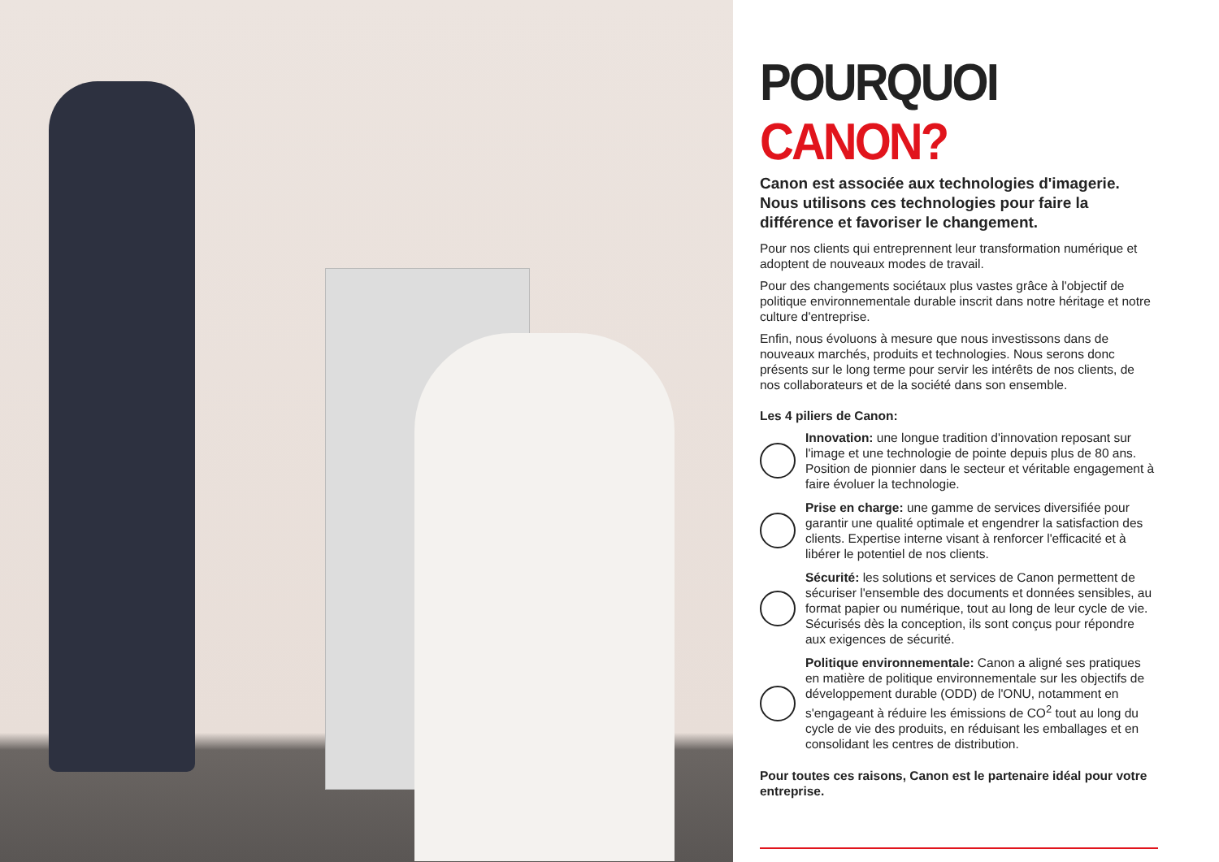POURQUOI CANON?
Canon est associée aux technologies d'imagerie. Nous utilisons ces technologies pour faire la différence et favoriser le changement.
Pour nos clients qui entreprennent leur transformation numérique et adoptent de nouveaux modes de travail.
Pour des changements sociétaux plus vastes grâce à l'objectif de politique environnementale durable inscrit dans notre héritage et notre culture d'entreprise.
Enfin, nous évoluons à mesure que nous investissons dans de nouveaux marchés, produits et technologies. Nous serons donc présents sur le long terme pour servir les intérêts de nos clients, de nos collaborateurs et de la société dans son ensemble.
Les 4 piliers de Canon:
Innovation: une longue tradition d'innovation reposant sur l'image et une technologie de pointe depuis plus de 80 ans. Position de pionnier dans le secteur et véritable engagement à faire évoluer la technologie.
Prise en charge: une gamme de services diversifiée pour garantir une qualité optimale et engendrer la satisfaction des clients. Expertise interne visant à renforcer l'efficacité et à libérer le potentiel de nos clients.
Sécurité: les solutions et services de Canon permettent de sécuriser l'ensemble des documents et données sensibles, au format papier ou numérique, tout au long de leur cycle de vie. Sécurisés dès la conception, ils sont conçus pour répondre aux exigences de sécurité.
Politique environnementale: Canon a aligné ses pratiques en matière de politique environnementale sur les objectifs de développement durable (ODD) de l'ONU, notamment en s'engageant à réduire les émissions de CO<sup>2</sup> tout au long du cycle de vie des produits, en réduisant les emballages et en consolidant les centres de distribution.
Pour toutes ces raisons, Canon est le partenaire idéal pour votre entreprise.